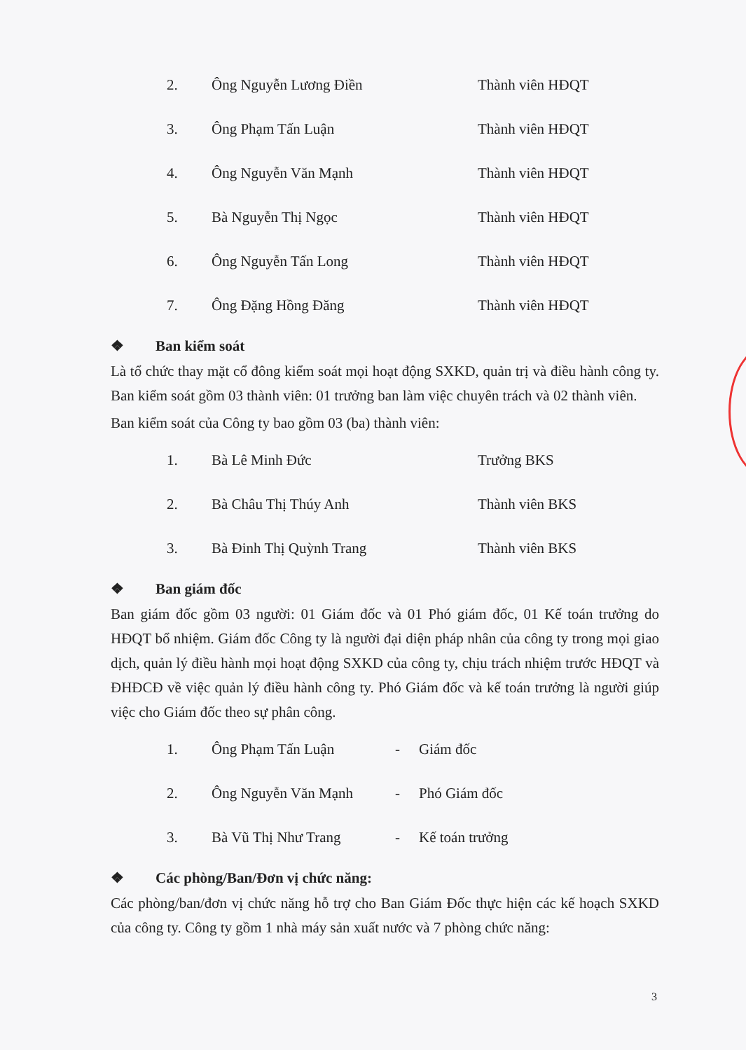2. Ông Nguyễn Lương Điền Thành viên HĐQT
3. Ông Phạm Tấn Luận Thành viên HĐQT
4. Ông Nguyễn Văn Mạnh Thành viên HĐQT
5. Bà Nguyễn Thị Ngọc Thành viên HĐQT
6. Ông Nguyễn Tấn Long Thành viên HĐQT
7. Ông Đặng Hồng Đăng Thành viên HĐQT
❖ Ban kiểm soát
Là tổ chức thay mặt cổ đông kiểm soát mọi hoạt động SXKD, quản trị và điều hành công ty. Ban kiểm soát gồm 03 thành viên: 01 trưởng ban làm việc chuyên trách và 02 thành viên.
Ban kiểm soát của Công ty bao gồm 03 (ba) thành viên:
1. Bà Lê Minh Đức Trưởng BKS
2. Bà Châu Thị Thúy Anh Thành viên BKS
3. Bà Đinh Thị Quỳnh Trang Thành viên BKS
❖ Ban giám đốc
Ban giám đốc gồm 03 người: 01 Giám đốc và 01 Phó giám đốc, 01 Kế toán trưởng do HĐQT bổ nhiệm. Giám đốc Công ty là người đại diện pháp nhân của công ty trong mọi giao dịch, quản lý điều hành mọi hoạt động SXKD của công ty, chịu trách nhiệm trước HĐQT và ĐHĐCĐ về việc quản lý điều hành công ty. Phó Giám đốc và kế toán trưởng là người giúp việc cho Giám đốc theo sự phân công.
1. Ông Phạm Tấn Luận - Giám đốc
2. Ông Nguyễn Văn Mạnh - Phó Giám đốc
3. Bà Vũ Thị Như Trang - Kế toán trưởng
❖ Các phòng/Ban/Đơn vị chức năng:
Các phòng/ban/đơn vị chức năng hỗ trợ cho Ban Giám Đốc thực hiện các kế hoạch SXKD của công ty. Công ty gồm 1 nhà máy sản xuất nước và 7 phòng chức năng:
3